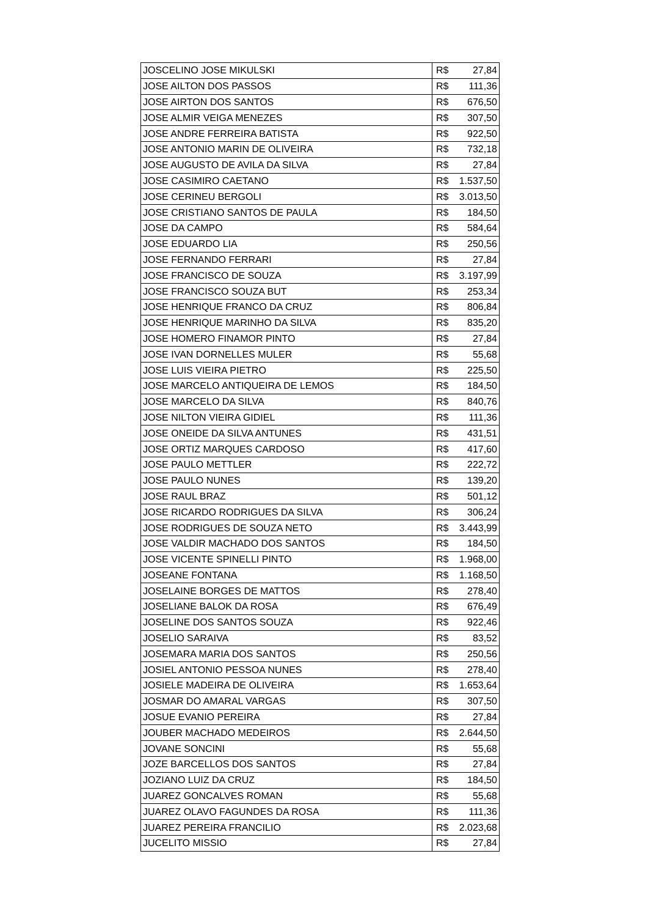| JOSCELINO JOSE MIKULSKI | R$ | 27,84 |
| JOSE AILTON DOS PASSOS | R$ | 111,36 |
| JOSE AIRTON DOS SANTOS | R$ | 676,50 |
| JOSE ALMIR VEIGA MENEZES | R$ | 307,50 |
| JOSE ANDRE FERREIRA BATISTA | R$ | 922,50 |
| JOSE ANTONIO MARIN DE OLIVEIRA | R$ | 732,18 |
| JOSE AUGUSTO DE AVILA DA SILVA | R$ | 27,84 |
| JOSE CASIMIRO CAETANO | R$ | 1.537,50 |
| JOSE CERINEU BERGOLI | R$ | 3.013,50 |
| JOSE CRISTIANO SANTOS DE PAULA | R$ | 184,50 |
| JOSE DA CAMPO | R$ | 584,64 |
| JOSE EDUARDO LIA | R$ | 250,56 |
| JOSE FERNANDO FERRARI | R$ | 27,84 |
| JOSE FRANCISCO DE SOUZA | R$ | 3.197,99 |
| JOSE FRANCISCO SOUZA BUT | R$ | 253,34 |
| JOSE HENRIQUE FRANCO DA CRUZ | R$ | 806,84 |
| JOSE HENRIQUE MARINHO DA SILVA | R$ | 835,20 |
| JOSE HOMERO FINAMOR PINTO | R$ | 27,84 |
| JOSE IVAN DORNELLES MULER | R$ | 55,68 |
| JOSE LUIS VIEIRA PIETRO | R$ | 225,50 |
| JOSE MARCELO ANTIQUEIRA DE LEMOS | R$ | 184,50 |
| JOSE MARCELO DA SILVA | R$ | 840,76 |
| JOSE NILTON VIEIRA GIDIEL | R$ | 111,36 |
| JOSE ONEIDE DA SILVA ANTUNES | R$ | 431,51 |
| JOSE ORTIZ MARQUES CARDOSO | R$ | 417,60 |
| JOSE PAULO METTLER | R$ | 222,72 |
| JOSE PAULO NUNES | R$ | 139,20 |
| JOSE RAUL BRAZ | R$ | 501,12 |
| JOSE RICARDO RODRIGUES DA SILVA | R$ | 306,24 |
| JOSE RODRIGUES DE SOUZA NETO | R$ | 3.443,99 |
| JOSE VALDIR MACHADO DOS SANTOS | R$ | 184,50 |
| JOSE VICENTE SPINELLI PINTO | R$ | 1.968,00 |
| JOSEANE FONTANA | R$ | 1.168,50 |
| JOSELAINE BORGES DE MATTOS | R$ | 278,40 |
| JOSELIANE BALOK DA ROSA | R$ | 676,49 |
| JOSELINE DOS SANTOS SOUZA | R$ | 922,46 |
| JOSELIO SARAIVA | R$ | 83,52 |
| JOSEMARA MARIA DOS SANTOS | R$ | 250,56 |
| JOSIEL ANTONIO PESSOA NUNES | R$ | 278,40 |
| JOSIELE MADEIRA DE OLIVEIRA | R$ | 1.653,64 |
| JOSMAR DO AMARAL VARGAS | R$ | 307,50 |
| JOSUE EVANIO PEREIRA | R$ | 27,84 |
| JOUBER MACHADO MEDEIROS | R$ | 2.644,50 |
| JOVANE SONCINI | R$ | 55,68 |
| JOZE BARCELLOS DOS SANTOS | R$ | 27,84 |
| JOZIANO LUIZ DA CRUZ | R$ | 184,50 |
| JUAREZ GONCALVES ROMAN | R$ | 55,68 |
| JUAREZ OLAVO FAGUNDES DA ROSA | R$ | 111,36 |
| JUAREZ PEREIRA FRANCILIO | R$ | 2.023,68 |
| JUCELITO MISSIO | R$ | 27,84 |